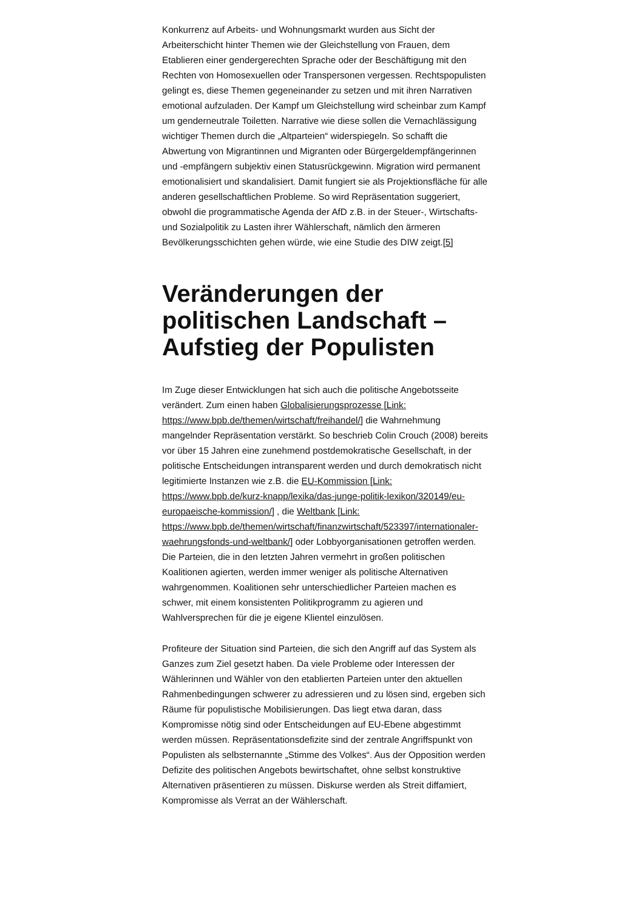Konkurrenz auf Arbeits- und Wohnungsmarkt wurden aus Sicht der Arbeiterschicht hinter Themen wie der Gleichstellung von Frauen, dem Etablieren einer gendergerechten Sprache oder der Beschäftigung mit den Rechten von Homosexuellen oder Transpersonen vergessen. Rechtspopulisten gelingt es, diese Themen gegeneinander zu setzen und mit ihren Narrativen emotional aufzuladen. Der Kampf um Gleichstellung wird scheinbar zum Kampf um genderneutrale Toiletten. Narrative wie diese sollen die Vernachlässigung wichtiger Themen durch die „Altparteien“ widerspiegeln. So schafft die Abwertung von Migrantinnen und Migranten oder Bürgergeldempfängerinnen und -empfängern subjektiv einen Statusrückgewinn. Migration wird permanent emotionalisiert und skandalisiert. Damit fungiert sie als Projektionsfläche für alle anderen gesellschaftlichen Probleme. So wird Repräsentation suggeriert, obwohl die programmatische Agenda der AfD z.B. in der Steuer-, Wirtschafts- und Sozialpolitik zu Lasten ihrer Wählerschaft, nämlich den ärmeren Bevölkerungsschichten gehen würde, wie eine Studie des DIW zeigt.[5]
Veränderungen der politischen Landschaft – Aufstieg der Populisten
Im Zuge dieser Entwicklungen hat sich auch die politische Angebotsseite verändert. Zum einen haben Globalisierungsprozesse [Link: https://www.bpb.de/themen/wirtschaft/freihandel/] die Wahrnehmung mangelnder Repräsentation verstärkt. So beschrieb Colin Crouch (2008) bereits vor über 15 Jahren eine zunehmend postdemokratische Gesellschaft, in der politische Entscheidungen intransparent werden und durch demokratisch nicht legitimierte Instanzen wie z.B. die EU-Kommission [Link: https://www.bpb.de/kurz-knapp/lexika/das-junge-politik-lexikon/320149/eu-europaeische-kommission/] , die Weltbank [Link: https://www.bpb.de/themen/wirtschaft/finanzwirtschaft/523397/internationaler-waehrungsfonds-und-weltbank/] oder Lobbyorganisationen getroffen werden. Die Parteien, die in den letzten Jahren vermehrt in großen politischen Koalitionen agierten, werden immer weniger als politische Alternativen wahrgenommen. Koalitionen sehr unterschiedlicher Parteien machen es schwer, mit einem konsistenten Politikprogramm zu agieren und Wahlversprechen für die je eigene Klientel einzulösen.
Profiteure der Situation sind Parteien, die sich den Angriff auf das System als Ganzes zum Ziel gesetzt haben. Da viele Probleme oder Interessen der Wählerinnen und Wähler von den etablierten Parteien unter den aktuellen Rahmenbedingungen schwerer zu adressieren und zu lösen sind, ergeben sich Räume für populistische Mobilisierungen. Das liegt etwa daran, dass Kompromisse nötig sind oder Entscheidungen auf EU-Ebene abgestimmt werden müssen. Repräsentationsdefizite sind der zentrale Angriffspunkt von Populisten als selbsternannte „Stimme des Volkes“. Aus der Opposition werden Defizite des politischen Angebots bewirtschaftet, ohne selbst konstruktive Alternativen präsentieren zu müssen. Diskurse werden als Streit diffamiert, Kompromisse als Verrat an der Wählerschaft.